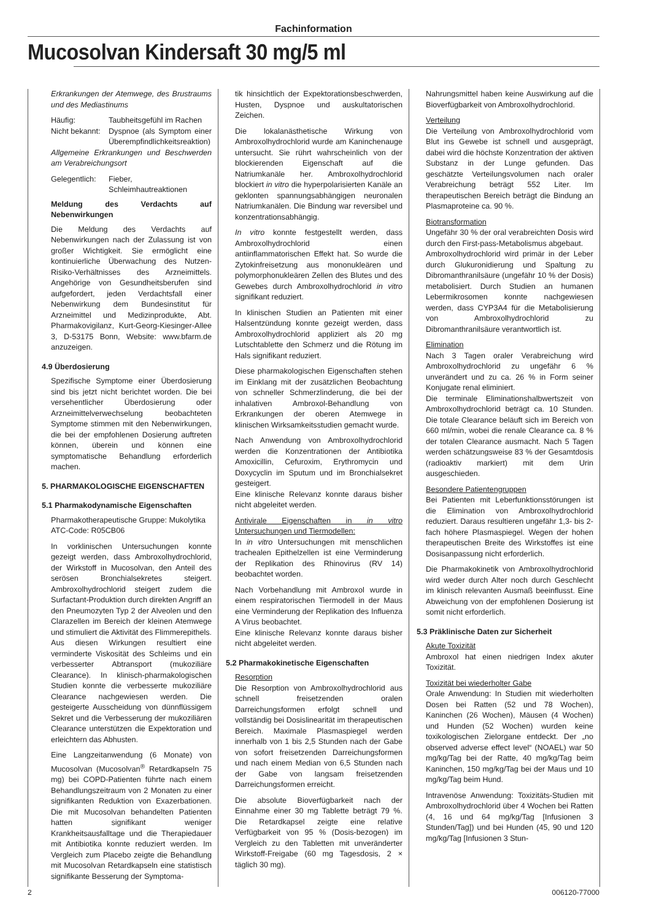Fachinformation
Mucosolvan Kindersaft 30 mg/5 ml
Erkrankungen der Atemwege, des Brustraums und des Mediastinums
Häufig: Taubheitsgefühl im Rachen
Nicht bekannt: Dyspnoe (als Symptom einer Überempfindlichkeitsreaktion)
Allgemeine Erkrankungen und Beschwerden am Verabreichungsort
Gelegentlich: Fieber, Schleimhautreaktionen
Meldung des Verdachts auf Nebenwirkungen
Die Meldung des Verdachts auf Nebenwirkungen nach der Zulassung ist von großer Wichtigkeit. Sie ermöglicht eine kontinuierliche Überwachung des Nutzen-Risiko-Verhältnisses des Arzneimittels. Angehörige von Gesundheitsberufen sind aufgefordert, jeden Verdachtsfall einer Nebenwirkung dem Bundesinstitut für Arzneimittel und Medizinprodukte, Abt. Pharmakovigilanz, Kurt-Georg-Kiesinger-Allee 3, D-53175 Bonn, Website: www.bfarm.de anzuzeigen.
4.9 Überdosierung
Spezifische Symptome einer Überdosierung sind bis jetzt nicht berichtet worden. Die bei versehentlicher Überdosierung oder Arzneimittelverwechselung beobachteten Symptome stimmen mit den Nebenwirkungen, die bei der empfohlenen Dosierung auftreten können, überein und können eine symptomatische Behandlung erforderlich machen.
5. PHARMAKOLOGISCHE EIGENSCHAFTEN
5.1 Pharmakodynamische Eigenschaften
Pharmakotherapeutische Gruppe: Mukolytika
ATC-Code: R05CB06
In vorklinischen Untersuchungen konnte gezeigt werden, dass Ambroxolhydrochlorid, der Wirkstoff in Mucosolvan, den Anteil des serösen Bronchialsekretes steigert. Ambroxolhydrochlorid steigert zudem die Surfactant-Produktion durch direkten Angriff an den Pneumozyten Typ 2 der Alveolen und den Clarazellen im Bereich der kleinen Atemwege und stimuliert die Aktivität des Flimmerepithels. Aus diesen Wirkungen resultiert eine verminderte Viskosität des Schleims und ein verbesserter Abtransport (mukoziliäre Clearance). In klinisch-pharmakologischen Studien konnte die verbesserte mukoziliäre Clearance nachgewiesen werden. Die gesteigerte Ausscheidung von dünnflüssigem Sekret und die Verbesserung der mukoziliären Clearance unterstützen die Expektoration und erleichtern das Abhusten.
Eine Langzeitanwendung (6 Monate) von Mucosolvan (Mucosolvan<sup>®</sup> Retardkapseln 75 mg) bei COPD-Patienten führte nach einem Behandlungszeitraum von 2 Monaten zu einer signifikanten Reduktion von Exazerbationen. Die mit Mucosolvan behandelten Patienten hatten signifikant weniger Krankheitsausfalltage und die Therapiedauer mit Antibiotika konnte reduziert werden. Im Vergleich zum Placebo zeigte die Behandlung mit Mucosolvan Retardkapseln eine statistisch signifikante Besserung der Symptoma-
tik hinsichtlich der Expektorationsbeschwerden, Husten, Dyspnoe und auskultatorischen Zeichen.
Die lokalanästhetische Wirkung von Ambroxolhydrochlorid wurde am Kaninchenauge untersucht. Sie rührt wahrscheinlich von der blockierenden Eigenschaft auf die Natriumkanäle her. Ambroxolhydrochlorid blockiert in vitro die hyperpolarisierten Kanäle an geklonten spannungsabhängigen neuronalen Natriumkanälen. Die Bindung war reversibel und konzentrationsabhängig.
In vitro konnte festgestellt werden, dass Ambroxolhydrochlorid einen antiinflammatorischen Effekt hat. So wurde die Zytokinfreisetzung aus mononukleären und polymorphonukleären Zellen des Blutes und des Gewebes durch Ambroxolhydrochlorid in vitro signifikant reduziert.
In klinischen Studien an Patienten mit einer Halsentzündung konnte gezeigt werden, dass Ambroxolhydrochlorid appliziert als 20 mg Lutschtablette den Schmerz und die Rötung im Hals signifikant reduziert.
Diese pharmakologischen Eigenschaften stehen im Einklang mit der zusätzlichen Beobachtung von schneller Schmerzlinderung, die bei der inhalativen Ambroxol-Behandlung von Erkrankungen der oberen Atemwege in klinischen Wirksamkeitsstudien gemacht wurde.
Nach Anwendung von Ambroxolhydrochlorid werden die Konzentrationen der Antibiotika Amoxicillin, Cefuroxim, Erythromycin und Doxycyclin im Sputum und im Bronchialsekret gesteigert.
Eine klinische Relevanz konnte daraus bisher nicht abgeleitet werden.
Antivirale Eigenschaften in in vitro Untersuchungen und Tiermodellen:
In in vitro Untersuchungen mit menschlichen trachealen Epithelzellen ist eine Verminderung der Replikation des Rhinovirus (RV 14) beobachtet worden.
Nach Vorbehandlung mit Ambroxol wurde in einem respiratorischen Tiermodell in der Maus eine Verminderung der Replikation des Influenza A Virus beobachtet.
Eine klinische Relevanz konnte daraus bisher nicht abgeleitet werden.
5.2 Pharmakokinetische Eigenschaften
Resorption
Die Resorption von Ambroxolhydrochlorid aus schnell freisetzenden oralen Darreichungsformen erfolgt schnell und vollständig bei Dosislinearität im therapeutischen Bereich. Maximale Plasmaspiegel werden innerhalb von 1 bis 2,5 Stunden nach der Gabe von sofort freisetzenden Darreichungsformen und nach einem Median von 6,5 Stunden nach der Gabe von langsam freisetzenden Darreichungsformen erreicht.
Die absolute Bioverfügbarkeit nach der Einnahme einer 30 mg Tablette beträgt 79 %. Die Retardkapsel zeigte eine relative Verfügbarkeit von 95 % (Dosis-bezogen) im Vergleich zu den Tabletten mit unveränderter Wirkstoff-Freigabe (60 mg Tagesdosis, 2 × täglich 30 mg).
Nahrungsmittel haben keine Auswirkung auf die Bioverfügbarkeit von Ambroxolhydrochlorid.
Verteilung
Die Verteilung von Ambroxolhydrochlorid vom Blut ins Gewebe ist schnell und ausgeprägt, dabei wird die höchste Konzentration der aktiven Substanz in der Lunge gefunden. Das geschätzte Verteilungsvolumen nach oraler Verabreichung beträgt 552 Liter. Im therapeutischen Bereich beträgt die Bindung an Plasmaproteine ca. 90 %.
Biotransformation
Ungefähr 30 % der oral verabreichten Dosis wird durch den First-pass-Metabolismus abgebaut.
Ambroxolhydrochlorid wird primär in der Leber durch Glukuronidierung und Spaltung zu Dibromanthranilsäure (ungefähr 10 % der Dosis) metabolisiert. Durch Studien an humanen Lebermikrosomen konnte nachgewiesen werden, dass CYP3A4 für die Metabolisierung von Ambroxolhydrochlorid zu Dibromanthranilsäure verantwortlich ist.
Elimination
Nach 3 Tagen oraler Verabreichung wird Ambroxolhydrochlorid zu ungefähr 6 % unverändert und zu ca. 26 % in Form seiner Konjugate renal eliminiert.
Die terminale Eliminationshalbwertszeit von Ambroxolhydrochlorid beträgt ca. 10 Stunden. Die totale Clearance beläuft sich im Bereich von 660 ml/min, wobei die renale Clearance ca. 8 % der totalen Clearance ausmacht. Nach 5 Tagen werden schätzungsweise 83 % der Gesamtdosis (radioaktiv markiert) mit dem Urin ausgeschieden.
Besondere Patientengruppen
Bei Patienten mit Leberfunktionsstörungen ist die Elimination von Ambroxolhydrochlorid reduziert. Daraus resultieren ungefähr 1,3- bis 2-fach höhere Plasmaspiegel. Wegen der hohen therapeutischen Breite des Wirkstoffes ist eine Dosisanpassung nicht erforderlich.
Die Pharmakokinetik von Ambroxolhydrochlorid wird weder durch Alter noch durch Geschlecht im klinisch relevanten Ausmaß beeinflusst. Eine Abweichung von der empfohlenen Dosierung ist somit nicht erforderlich.
5.3 Präklinische Daten zur Sicherheit
Akute Toxizität
Ambroxol hat einen niedrigen Index akuter Toxizität.
Toxizität bei wiederholter Gabe
Orale Anwendung: In Studien mit wiederholten Dosen bei Ratten (52 und 78 Wochen), Kaninchen (26 Wochen), Mäusen (4 Wochen) und Hunden (52 Wochen) wurden keine toxikologischen Zielorgane entdeckt. Der „no observed adverse effect level“ (NOAEL) war 50 mg/kg/Tag bei der Ratte, 40 mg/kg/Tag beim Kaninchen, 150 mg/kg/Tag bei der Maus und 10 mg/kg/Tag beim Hund.
Intravenöse Anwendung: Toxizitäts-Studien mit Ambroxolhydrochlorid über 4 Wochen bei Ratten (4, 16 und 64 mg/kg/Tag [Infusionen 3 Stunden/Tag]) und bei Hunden (45, 90 und 120 mg/kg/Tag [Infusionen 3 Stun-
2 006120-77000